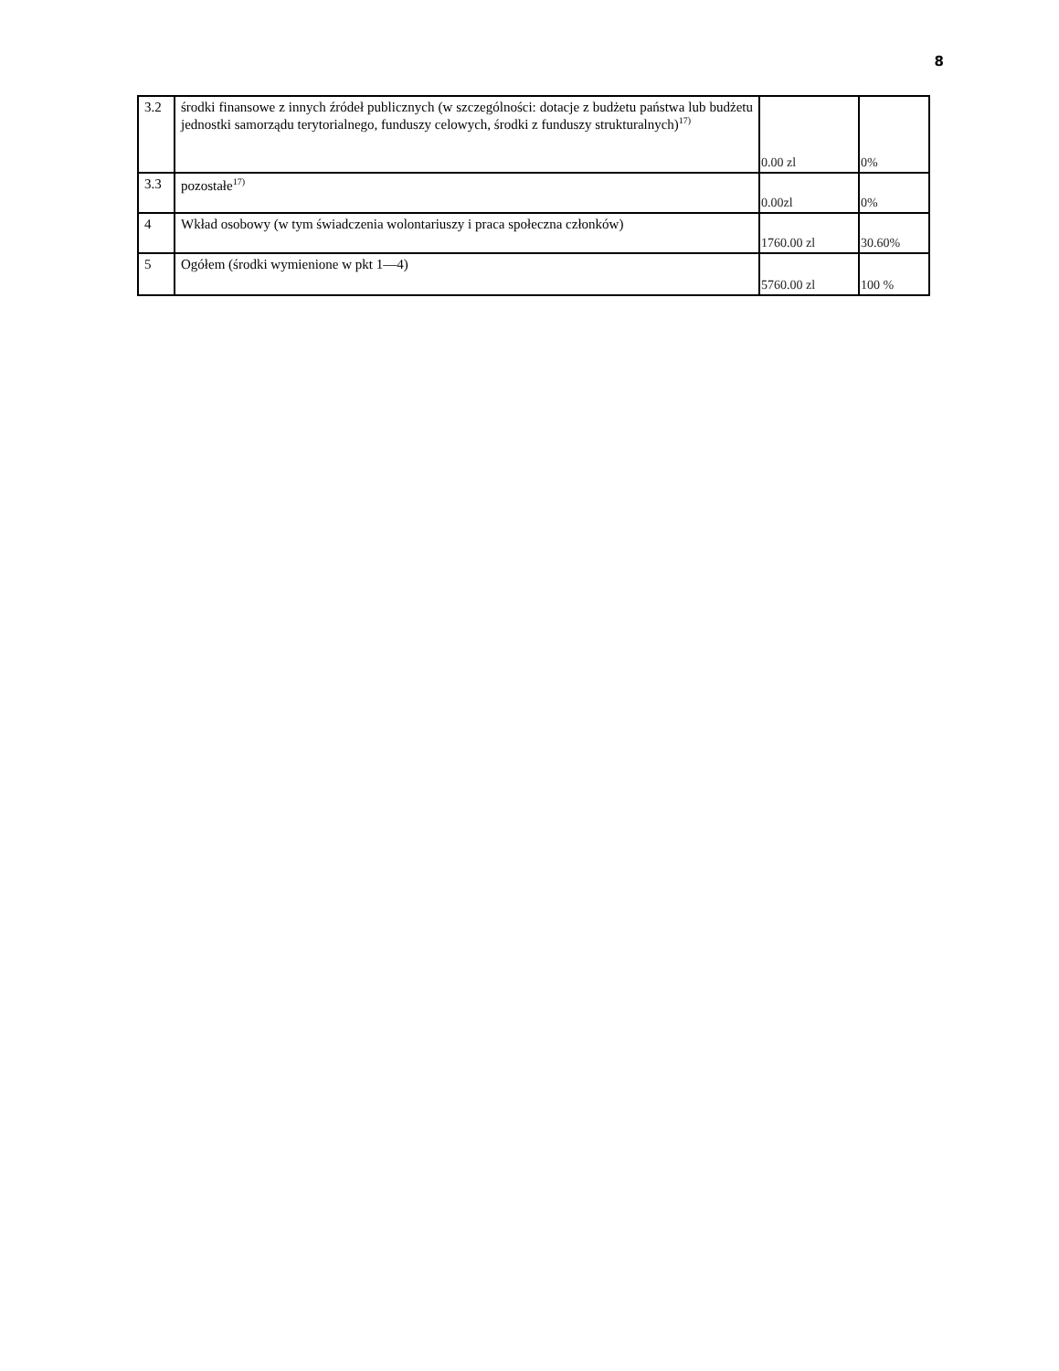8
| 3.2 | środki finansowe z innych źródeł publicznych (w szczególności: dotacje z budżetu państwa lub budżetu jednostki samorządu terytorialnego, funduszy celowych, środki z funduszy strukturalnych)<sup>17)</sup> | 0.00 zl | 0% |
| 3.3 | pozostałe<sup>17)</sup> | 0.00zl | 0% |
| 4 | Wkład osobowy (w tym świadczenia wolontariuszy i praca społeczna członków) | 1760.00 zl | 30.60% |
| 5 | Ogółem (środki wymienione w pkt 1—4) | 5760.00 zl | 100 % |